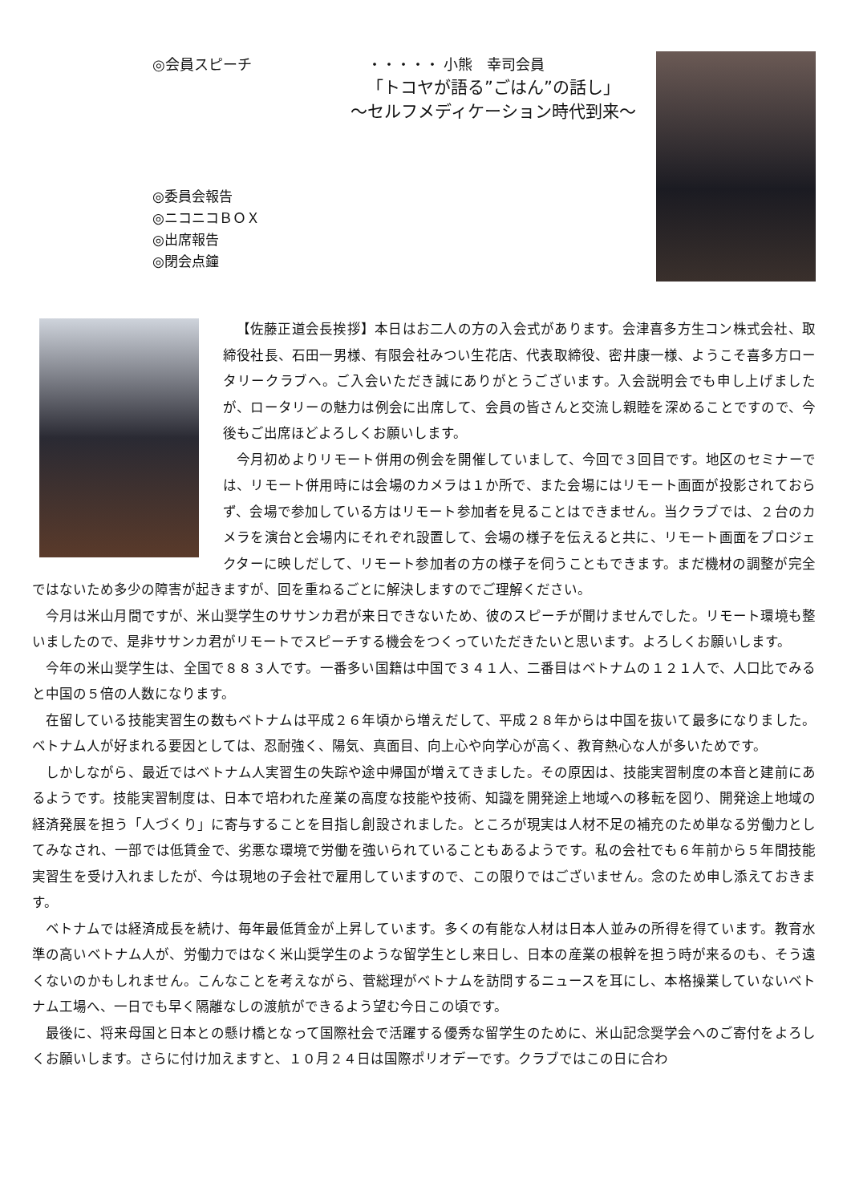◎会員スピーチ　　　　　　　　・・・・・ 小熊　幸司会員
「トコヤが語る”ごはん”の話し」
～セルフメディケーション時代到来～
◎委員会報告
◎ニコニコＢＯＸ
◎出席報告
◎閉会点鐘
【佐藤正道会長挨拶】本日はお二人の方の入会式があります。会津喜多方生コン株式会社、取締役社長、石田一男様、有限会社みつい生花店、代表取締役、密井康一様、ようこそ喜多方ロータリークラブへ。ご入会いただき誠にありがとうございます。入会説明会でも申し上げましたが、ロータリーの魅力は例会に出席して、会員の皆さんと交流し親睦を深めることですので、今後もご出席ほどよろしくお願いします。
今月初めよりリモート併用の例会を開催していまして、今回で３回目です。地区のセミナーでは、リモート併用時には会場のカメラは１か所で、また会場にはリモート画面が投影されておらず、会場で参加している方はリモート参加者を見ることはできません。当クラブでは、２台のカメラを演台と会場内にそれぞれ設置して、会場の様子を伝えると共に、リモート画面をプロジェクターに映しだして、リモート参加者の方の様子を伺うこともできます。まだ機材の調整が完全ではないため多少の障害が起きますが、回を重ねるごとに解決しますのでご理解ください。
今月は米山月間ですが、米山奨学生のササンカ君が来日できないため、彼のスピーチが聞けませんでした。リモート環境も整いましたので、是非ササンカ君がリモートでスピーチする機会をつくっていただきたいと思います。よろしくお願いします。
今年の米山奨学生は、全国で８８３人です。一番多い国籍は中国で３４１人、二番目はベトナムの１２１人で、人口比でみると中国の５倍の人数になります。
在留している技能実習生の数もベトナムは平成２６年頃から増えだして、平成２８年からは中国を抜いて最多になりました。ベトナム人が好まれる要因としては、忍耐強く、陽気、真面目、向上心や向学心が高く、教育熱心な人が多いためです。
しかしながら、最近ではベトナム人実習生の失踪や途中帰国が増えてきました。その原因は、技能実習制度の本音と建前にあるようです。技能実習制度は、日本で培われた産業の高度な技能や技術、知識を開発途上地域への移転を図り、開発途上地域の経済発展を担う「人づくり」に寄与することを目指し創設されました。ところが現実は人材不足の補充のため単なる労働力としてみなされ、一部では低賃金で、劣悪な環境で労働を強いられていることもあるようです。私の会社でも６年前から５年間技能実習生を受け入れましたが、今は現地の子会社で雇用していますので、この限りではございません。念のため申し添えておきます。
ベトナムでは経済成長を続け、毎年最低賃金が上昇しています。多くの有能な人材は日本人並みの所得を得ています。教育水準の高いベトナム人が、労働力ではなく米山奨学生のような留学生とし来日し、日本の産業の根幹を担う時が来るのも、そう遠くないのかもしれません。こんなことを考えながら、菅総理がベトナムを訪問するニュースを耳にし、本格操業していないベトナム工場へ、一日でも早く隔離なしの渡航ができるよう望む今日この頃です。
最後に、将来母国と日本との懸け橋となって国際社会で活躍する優秀な留学生のために、米山記念奨学会へのご寄付をよろしくお願いします。さらに付け加えますと、１０月２４日は国際ポリオデーです。クラブではこの日に合わ